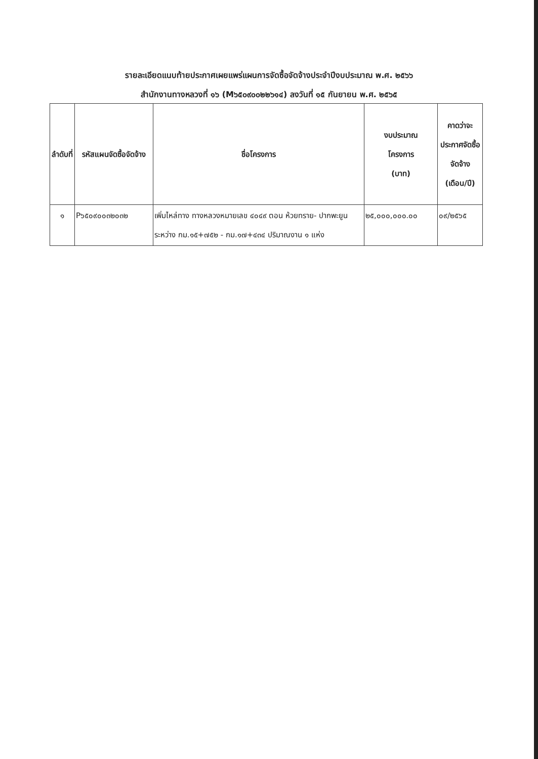รายละเอียดแนบท้ายประกาศเผยแพร่แผนการจัดซื้อจัดจ้างประจำปีงบประมาณ พ.ศ. ๒๕๖๖
สำนักงานทางหลวงที่ ๑๖ (M๖๕๐๙๐๐๒๒๖๑๔) ลงวันที่ ๑๕ กันยายน พ.ศ. ๒๕๖๕
| ลำดับที่ | รหัสแผนจัดซื้อจัดจ้าง | ชื่อโครงการ | งบประมาณ โครงการ (บาท) | คาดว่าจะประกาศจัดซื้อจัดจ้าง (เดือน/ปี) |
| --- | --- | --- | --- | --- |
| ๑ | P๖๕๐๙๐๐๓๒๐๓๒ | เพิ่มไหล่ทาง ทางหลวงหมายเลข ๔๐๔๙ ตอน ห้วยทราย- ปากพะยูน ระหว่าง กม.๑๕+๗๕๒ - กม.๑๗+๔๓๔ ปริมาณงาน ๑ แห่ง | ๒๕,๐๐๐,๐๐๐.๐๐ | ๐๙/๒๕๖๕ |